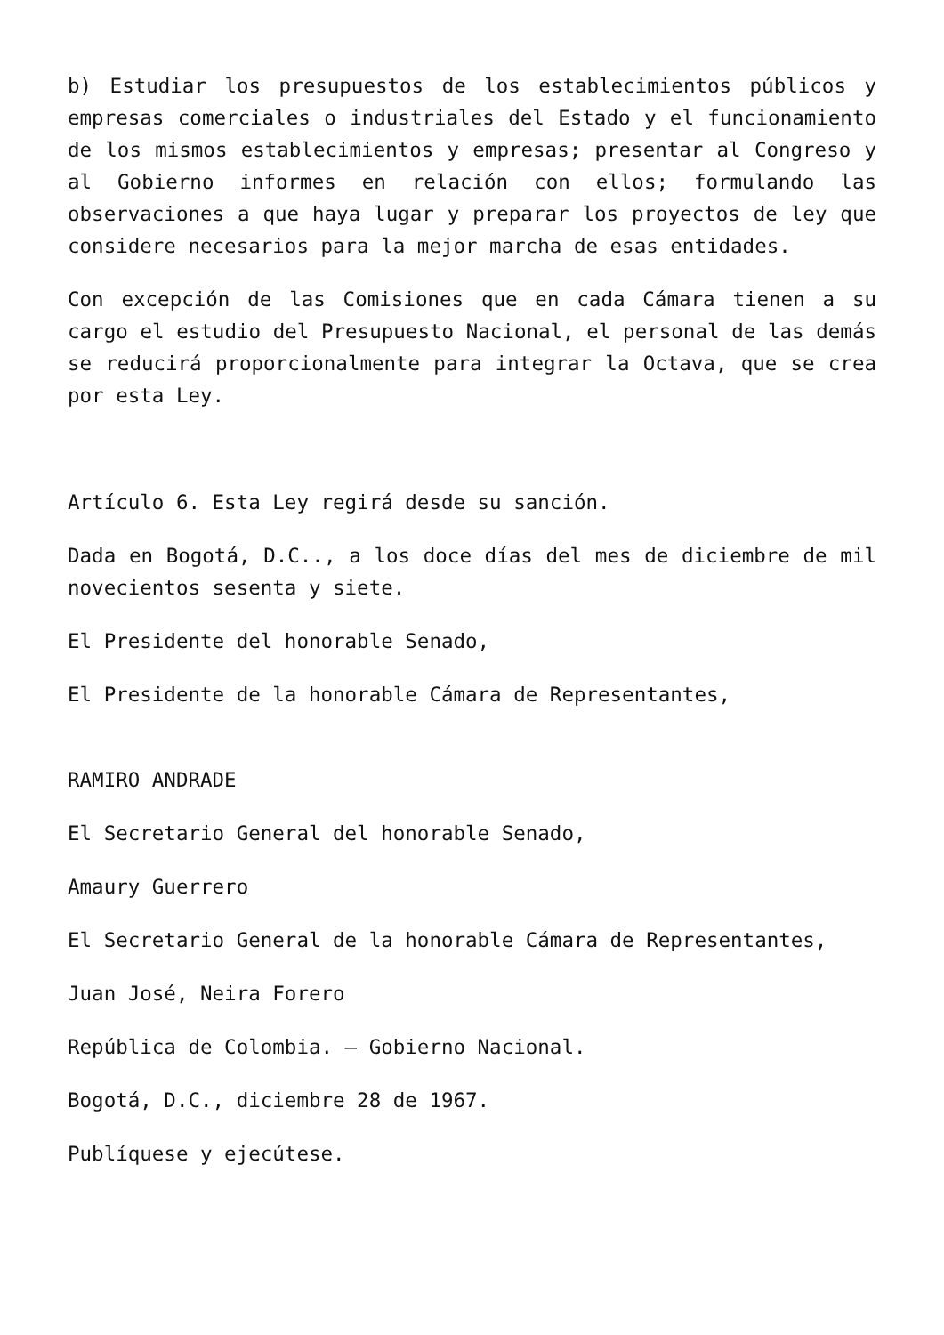b) Estudiar los presupuestos de los establecimientos públicos y empresas comerciales o industriales del Estado y el funcionamiento de los mismos establecimientos y empresas; presentar al Congreso y al Gobierno informes en relación con ellos; formulando las observaciones a que haya lugar y preparar los proyectos de ley que considere necesarios para la mejor marcha de esas entidades.
Con excepción de las Comisiones que en cada Cámara tienen a su cargo el estudio del Presupuesto Nacional, el personal de las demás se reducirá proporcionalmente para integrar la Octava, que se crea por esta Ley.
Artículo 6. Esta Ley regirá desde su sanción.
Dada en Bogotá, D.C.., a los doce días del mes de diciembre de mil novecientos sesenta y siete.
El Presidente del honorable Senado,
El Presidente de la honorable Cámara de Representantes,
RAMIRO ANDRADE
El Secretario General del honorable Senado,
Amaury Guerrero
El Secretario General de la honorable Cámara de Representantes,
Juan José, Neira Forero
República de Colombia. – Gobierno Nacional.
Bogotá, D.C., diciembre 28 de 1967.
Publíquese y ejecútese.